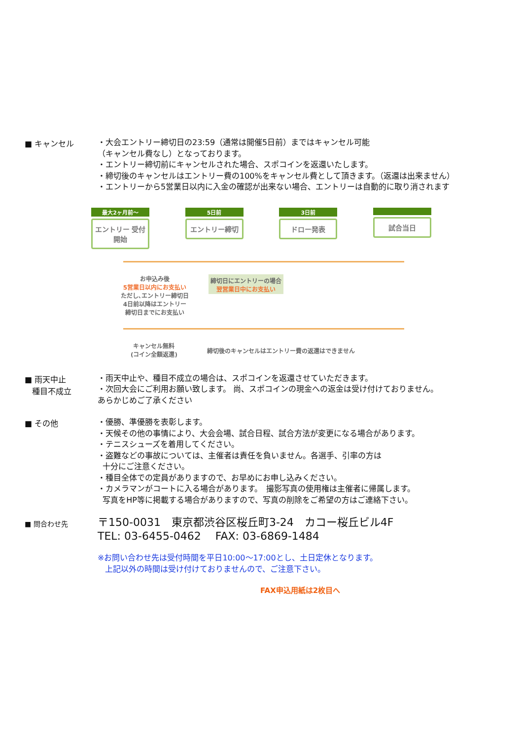■ キャンセル
・大会エントリー締切日の23:59（通常は開催5日前）まではキャンセル可能
（キャンセル費なし）となっております。
・エントリー締切前にキャンセルされた場合、スポコインを返還いたします。
・締切後のキャンセルはエントリー費の100%をキャンセル費として頂きます。（返還は出来ません）
・エントリーから5営業日以内に入金の確認が出来ない場合、エントリーは自動的に取り消されます
最大2ヶ月前～
エントリー 受付開始
5日前
エントリー締切
3日前
ドロー発表
試合当日
お申込み後
5営業日以内にお支払い
ただし､エントリー締切日
4日前以降はエントリー
締切日までにお支払い
締切日にエントリーの場合
翌営業日中にお支払い
キャンセル無料
(コイン全額返還)
締切後のキャンセルはエントリー費の返還はできません
■ 雨天中止
種目不成立
・雨天中止や、種目不成立の場合は、スポコインを返還させていただきます。
・次回大会にご利用お願い致します。 尚、スポコインの現金への返金は受け付けておりません。
あらかじめご了承ください
■ その他
・優勝、準優勝を表彰します。
・天候その他の事情により、大会会場、試合日程、試合方法が変更になる場合があります。
・テニスシューズを着用してください。
・盗難などの事故については、主催者は責任を負いません。各選手、引率の方は
十分にご注意ください。
・種目全体での定員がありますので、お早めにお申し込みください。
・カメラマンがコートに入る場合があります。　撮影写真の使用権は主催者に帰属します。
写真をHP等に掲載する場合がありますので、写真の削除をご希望の方はご連絡下さい。
■ 問合わせ先
〒150-0031　東京都渋谷区桜丘町3-24　カコー桜丘ビル4F
TEL: 03-6455-0462　 FAX: 03-6869-1484
※お問い合わせ先は受付時間を平日10:00～17:00とし、土日定休となります。
上記以外の時間は受け付けておりませんので、ご注意下さい。
FAX申込用紙は2枚目へ